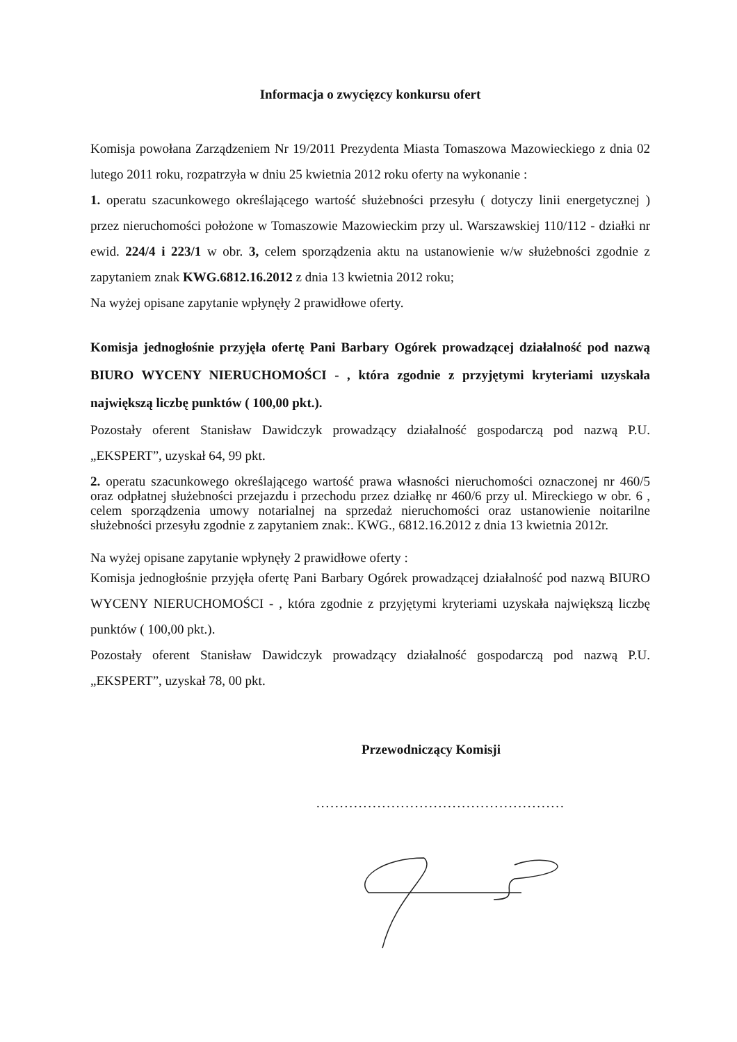Informacja o zwycięzcy konkursu ofert
Komisja powołana Zarządzeniem Nr 19/2011 Prezydenta Miasta Tomaszowa Mazowieckiego z dnia 02 lutego 2011 roku, rozpatrzyła w dniu 25 kwietnia 2012 roku oferty na wykonanie :
1. operatu szacunkowego określającego wartość służebności przesyłu ( dotyczy linii energetycznej ) przez nieruchomości położone w Tomaszowie Mazowieckim przy ul. Warszawskiej 110/112 - działki nr ewid. 224/4 i 223/1 w obr. 3, celem sporządzenia aktu na ustanowienie w/w służebności zgodnie z zapytaniem znak KWG.6812.16.2012 z dnia 13 kwietnia 2012 roku;
Na wyżej opisane zapytanie wpłynęły 2 prawidłowe oferty.
Komisja jednogłośnie przyjęła ofertę Pani Barbary Ogórek prowadzącej działalność pod nazwą BIURO WYCENY NIERUCHOMOŚCI - , która zgodnie z przyjętymi kryteriami uzyskała największą liczbę punktów ( 100,00 pkt.).
Pozostały oferent Stanisław Dawidczyk prowadzący działalność gospodarczą pod nazwą P.U. „EKSPERT”, uzyskał 64, 99 pkt.
2. operatu szacunkowego określającego wartość prawa własności nieruchomości oznaczonej nr 460/5 oraz odpłatnej służebności przejazdu i przechodu przez działkę nr 460/6 przy ul. Mireckiego w obr. 6 , celem sporządzenia umowy notarialnej na sprzedaż nieruchomości oraz ustanowienie noitarilne służebności przesyłu zgodnie z zapytaniem znak:. KWG., 6812.16.2012 z dnia 13 kwietnia 2012r.
Na wyżej opisane zapytanie wpłynęły 2 prawidłowe oferty :
Komisja jednogłośnie przyjęła ofertę Pani Barbary Ogórek prowadzącej działalność pod nazwą BIURO WYCENY NIERUCHOMOŚCI - , która zgodnie z przyjętymi kryteriami uzyskała największą liczbę punktów ( 100,00 pkt.).
Pozostały oferent Stanisław Dawidczyk prowadzący działalność gospodarczą pod nazwą P.U. „EKSPERT”, uzyskał 78, 00 pkt.
Przewodniczący Komisji
.....................................................